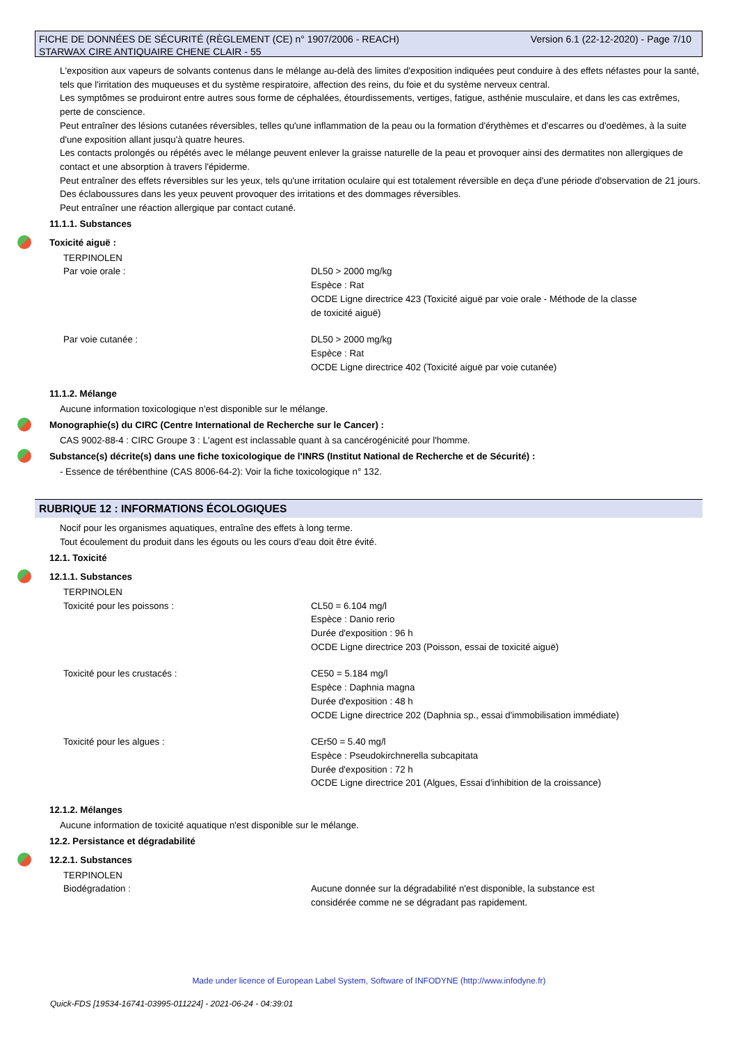Version 6.1 (22-12-2020) - Page 7/10 FICHE DE DONNÉES DE SÉCURITÉ (RÈGLEMENT (CE) n° 1907/2006 - REACH)
STARWAX CIRE ANTIQUAIRE CHENE CLAIR - 55
L'exposition aux vapeurs de solvants contenus dans le mélange au-delà des limites d'exposition indiquées peut conduire à des effets néfastes pour la santé, tels que l'irritation des muqueuses et du système respiratoire, affection des reins, du foie et du système nerveux central.
Les symptômes se produiront entre autres sous forme de céphalées, étourdissements, vertiges, fatigue, asthénie musculaire, et dans les cas extrêmes, perte de conscience.
Peut entraîner des lésions cutanées réversibles, telles qu'une inflammation de la peau ou la formation d'érythèmes et d'escarres ou d'oedèmes, à la suite d'une exposition allant jusqu'à quatre heures.
Les contacts prolongés ou répétés avec le mélange peuvent enlever la graisse naturelle de la peau et provoquer ainsi des dermatites non allergiques de contact et une absorption à travers l'épiderme.
Peut entraîner des effets réversibles sur les yeux, tels qu'une irritation oculaire qui est totalement réversible en deça d'une période d'observation de 21 jours.
Des éclaboussures dans les yeux peuvent provoquer des irritations et des dommages réversibles.
Peut entraîner une réaction allergique par contact cutané.
11.1.1. Substances
Toxicité aiguë :
TERPINOLEN
Par voie orale : DL50 > 2000 mg/kg
Espèce : Rat
OCDE Ligne directrice 423 (Toxicité aiguë par voie orale - Méthode de la classe de toxicité aiguë)
Par voie cutanée : DL50 > 2000 mg/kg
Espèce : Rat
OCDE Ligne directrice 402 (Toxicité aiguë par voie cutanée)
11.1.2. Mélange
Aucune information toxicologique n'est disponible sur le mélange.
Monographie(s) du CIRC (Centre International de Recherche sur le Cancer) :
CAS 9002-88-4 : CIRC Groupe 3 : L'agent est inclassable quant à sa cancérogénicité pour l'homme.
Substance(s) décrite(s) dans une fiche toxicologique de l'INRS (Institut National de Recherche et de Sécurité) :
- Essence de térébenthine (CAS 8006-64-2): Voir la fiche toxicologique n° 132.
RUBRIQUE 12 : INFORMATIONS ÉCOLOGIQUES
Nocif pour les organismes aquatiques, entraîne des effets à long terme.
Tout écoulement du produit dans les égouts ou les cours d'eau doit être évité.
12.1. Toxicité
12.1.1. Substances
TERPINOLEN
Toxicité pour les poissons : CL50 = 6.104 mg/l
Espèce : Danio rerio
Durée d'exposition : 96 h
OCDE Ligne directrice 203 (Poisson, essai de toxicité aiguë)
Toxicité pour les crustacés : CE50 = 5.184 mg/l
Espèce : Daphnia magna
Durée d'exposition : 48 h
OCDE Ligne directrice 202 (Daphnia sp., essai d'immobilisation immédiate)
Toxicité pour les algues : CEr50 = 5.40 mg/l
Espèce : Pseudokirchnerella subcapitata
Durée d'exposition : 72 h
OCDE Ligne directrice 201 (Algues, Essai d'inhibition de la croissance)
12.1.2. Mélanges
Aucune information de toxicité aquatique n'est disponible sur le mélange.
12.2. Persistance et dégradabilité
12.2.1. Substances
TERPINOLEN
Biodégradation : Aucune donnée sur la dégradabilité n'est disponible, la substance est considérée comme ne se dégradant pas rapidement.
Made under licence of European Label System, Software of INFODYNE (http://www.infodyne.fr)
Quick-FDS [19534-16741-03995-011224] - 2021-06-24 - 04:39:01